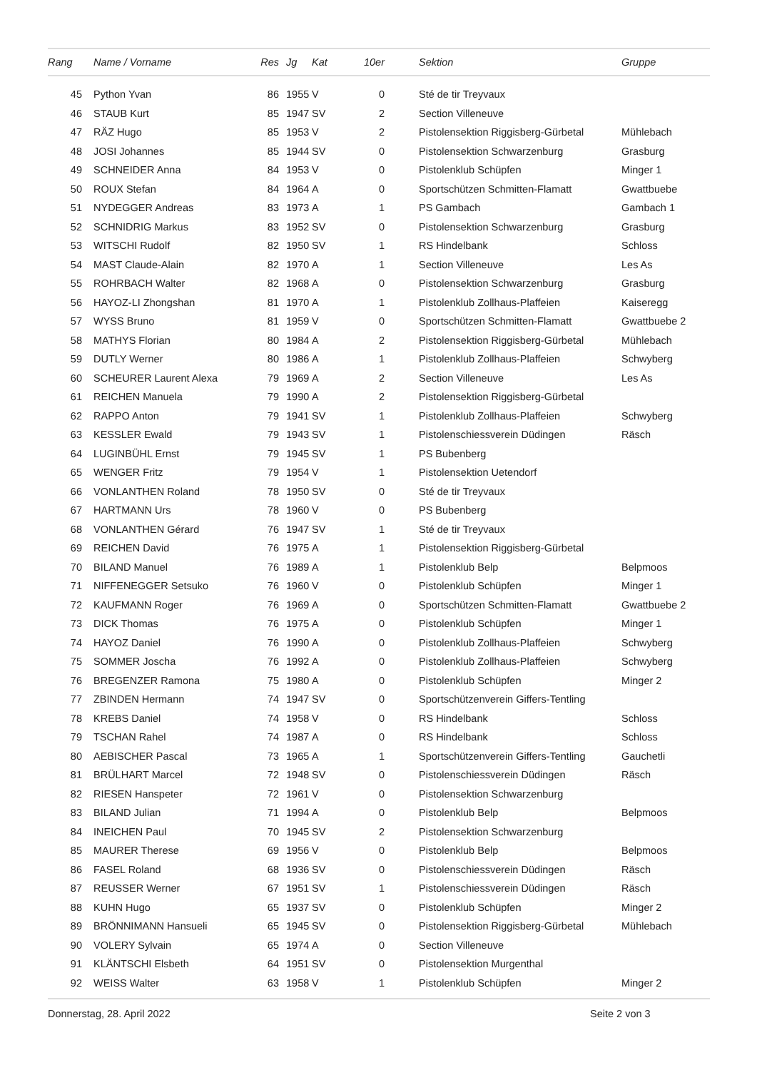| Rang | Name / Vorname | Res | Jg | Kat | 10er | | Sektion | Gruppe |
| --- | --- | --- | --- | --- | --- | --- | --- | --- |
| 45 | Python Yvan | 86 | 1955 | V | 0 | | Sté de tir Treyvaux | |
| 46 | STAUB Kurt | 85 | 1947 | SV | 2 | | Section Villeneuve | |
| 47 | RÄZ Hugo | 85 | 1953 | V | 2 | | Pistolensektion Riggisberg-Gürbetal | Mühlebach |
| 48 | JOSI Johannes | 85 | 1944 | SV | 0 | | Pistolensektion Schwarzenburg | Grasburg |
| 49 | SCHNEIDER Anna | 84 | 1953 | V | 0 | | Pistolenklub Schüpfen | Minger 1 |
| 50 | ROUX Stefan | 84 | 1964 | A | 0 | | Sportschützen Schmitten-Flamatt | Gwattbuebe |
| 51 | NYDEGGER Andreas | 83 | 1973 | A | 1 | | PS Gambach | Gambach 1 |
| 52 | SCHNIDRIG Markus | 83 | 1952 | SV | 0 | | Pistolensektion Schwarzenburg | Grasburg |
| 53 | WITSCHI Rudolf | 82 | 1950 | SV | 1 | | RS Hindelbank | Schloss |
| 54 | MAST Claude-Alain | 82 | 1970 | A | 1 | | Section Villeneuve | Les As |
| 55 | ROHRBACH Walter | 82 | 1968 | A | 0 | | Pistolensektion Schwarzenburg | Grasburg |
| 56 | HAYOZ-LI Zhongshan | 81 | 1970 | A | 1 | | Pistolenklub Zollhaus-Plaffeien | Kaiseregg |
| 57 | WYSS Bruno | 81 | 1959 | V | 0 | | Sportschützen Schmitten-Flamatt | Gwattbuebe 2 |
| 58 | MATHYS Florian | 80 | 1984 | A | 2 | | Pistolensektion Riggisberg-Gürbetal | Mühlebach |
| 59 | DUTLY Werner | 80 | 1986 | A | 1 | | Pistolenklub Zollhaus-Plaffeien | Schwyberg |
| 60 | SCHEURER Laurent Alexa | 79 | 1969 | A | 2 | | Section Villeneuve | Les As |
| 61 | REICHEN Manuela | 79 | 1990 | A | 2 | | Pistolensektion Riggisberg-Gürbetal | |
| 62 | RAPPO Anton | 79 | 1941 | SV | 1 | | Pistolenklub Zollhaus-Plaffeien | Schwyberg |
| 63 | KESSLER Ewald | 79 | 1943 | SV | 1 | | Pistolenschiessverein Düdingen | Räsch |
| 64 | LUGINBÜHL Ernst | 79 | 1945 | SV | 1 | | PS Bubenberg | |
| 65 | WENGER Fritz | 79 | 1954 | V | 1 | | Pistolensektion Uetendorf | |
| 66 | VONLANTHEN Roland | 78 | 1950 | SV | 0 | | Sté de tir Treyvaux | |
| 67 | HARTMANN Urs | 78 | 1960 | V | 0 | | PS Bubenberg | |
| 68 | VONLANTHEN Gérard | 76 | 1947 | SV | 1 | | Sté de tir Treyvaux | |
| 69 | REICHEN David | 76 | 1975 | A | 1 | | Pistolensektion Riggisberg-Gürbetal | |
| 70 | BILAND Manuel | 76 | 1989 | A | 1 | | Pistolenklub Belp | Belpmoos |
| 71 | NIFFENEGGER Setsuko | 76 | 1960 | V | 0 | | Pistolenklub Schüpfen | Minger 1 |
| 72 | KAUFMANN Roger | 76 | 1969 | A | 0 | | Sportschützen Schmitten-Flamatt | Gwattbuebe 2 |
| 73 | DICK Thomas | 76 | 1975 | A | 0 | | Pistolenklub Schüpfen | Minger 1 |
| 74 | HAYOZ Daniel | 76 | 1990 | A | 0 | | Pistolenklub Zollhaus-Plaffeien | Schwyberg |
| 75 | SOMMER Joscha | 76 | 1992 | A | 0 | | Pistolenklub Zollhaus-Plaffeien | Schwyberg |
| 76 | BREGENZER Ramona | 75 | 1980 | A | 0 | | Pistolenklub Schüpfen | Minger 2 |
| 77 | ZBINDEN Hermann | 74 | 1947 | SV | 0 | | Sportschützenverein Giffers-Tentling | |
| 78 | KREBS Daniel | 74 | 1958 | V | 0 | | RS Hindelbank | Schloss |
| 79 | TSCHAN Rahel | 74 | 1987 | A | 0 | | RS Hindelbank | Schloss |
| 80 | AEBISCHER Pascal | 73 | 1965 | A | 1 | | Sportschützenverein Giffers-Tentling | Gauchetli |
| 81 | BRÜLHART Marcel | 72 | 1948 | SV | 0 | | Pistolenschiessverein Düdingen | Räsch |
| 82 | RIESEN Hanspeter | 72 | 1961 | V | 0 | | Pistolensektion Schwarzenburg | |
| 83 | BILAND Julian | 71 | 1994 | A | 0 | | Pistolenklub Belp | Belpmoos |
| 84 | INEICHEN Paul | 70 | 1945 | SV | 2 | | Pistolensektion Schwarzenburg | |
| 85 | MAURER Therese | 69 | 1956 | V | 0 | | Pistolenklub Belp | Belpmoos |
| 86 | FASEL Roland | 68 | 1936 | SV | 0 | | Pistolenschiessverein Düdingen | Räsch |
| 87 | REUSSER Werner | 67 | 1951 | SV | 1 | | Pistolenschiessverein Düdingen | Räsch |
| 88 | KUHN Hugo | 65 | 1937 | SV | 0 | | Pistolenklub Schüpfen | Minger 2 |
| 89 | BRÖNNIMANN Hansueli | 65 | 1945 | SV | 0 | | Pistolensektion Riggisberg-Gürbetal | Mühlebach |
| 90 | VOLERY Sylvain | 65 | 1974 | A | 0 | | Section Villeneuve | |
| 91 | KLÄNTSCHI Elsbeth | 64 | 1951 | SV | 0 | | Pistolensektion Murgenthal | |
| 92 | WEISS Walter | 63 | 1958 | V | 1 | | Pistolenklub Schüpfen | Minger 2 |
Donnerstag, 28. April 2022 Seite 2 von 3